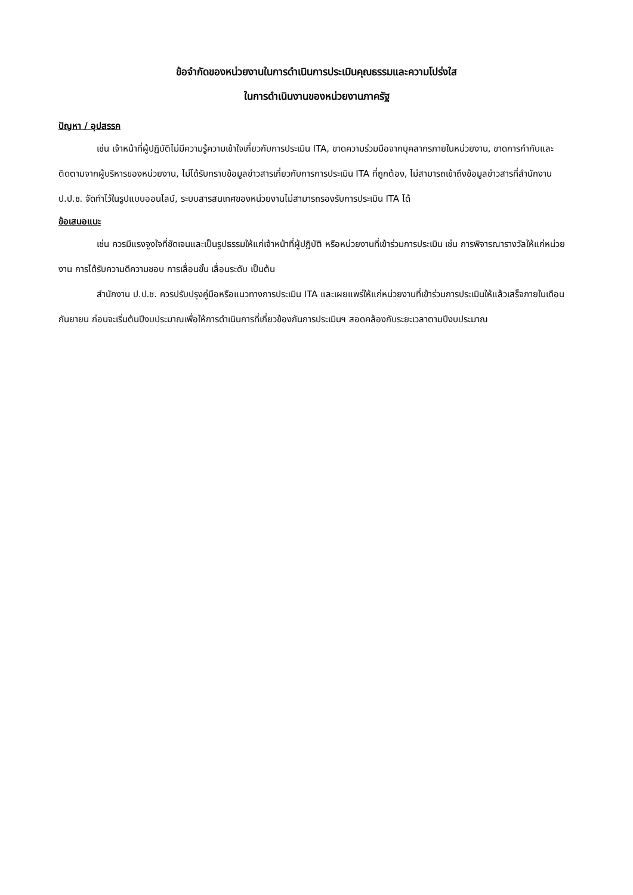ข้อจำกัดของหน่วยงานในการดำเนินการประเมินคุณธรรมและความโปร่งใส
ในการดำเนินงานของหน่วยงานภาครัฐ
ปัญหา / อุปสรรค
เช่น เจ้าหน้าที่ผู้ปฏิบัติไม่มีความรู้ความเข้าใจเกี่ยวกับการประเมิน ITA, ขาดความร่วมมือจากบุคลากรภายในหน่วยงาน, ขาดการกำกับและติดตามจากผู้บริหารของหน่วยงาน, ไม่ได้รับทราบข้อมูลข่าวสารเกี่ยวกับการการประเมิน ITA ที่ถูกต้อง, ไม่สามารถเข้าถึงข้อมูลข่าวสารที่สำนักงาน ป.ป.ช. จัดทำไว้ในรูปแบบออนไลน์, ระบบสารสนเทศของหน่วยงานไม่สามารถรองรับการประเมิน ITA ได้
ข้อเสนอแนะ
เช่น ควรมีแรงจูงใจที่ชัดเจนและเป็นรูปธรรมให้แก่เจ้าหน้าที่ผู้ปฏิบัติ หรือหน่วยงานที่เข้าร่วมการประเมิน เช่น การพิจารณารางวัลให้แก่หน่วยงาน การได้รับความดีความชอบ การเลื่อนขั้น เลื่อนระดับ เป็นต้น
สำนักงาน ป.ป.ช. ควรปรับปรุงคู่มือหรือแนวทางการประเมิน ITA และเผยแพร่ให้แก่หน่วยงานที่เข้าร่วมการประเมินให้แล้วเสร็จภายในเดือนกันยายน ก่อนจะเริ่มต้นปีงบประมาณเพื่อให้การดำเนินการที่เกี่ยวข้องกันการประเมินฯ สอดคล้องกับระยะเวลาตามปีงบประมาณ